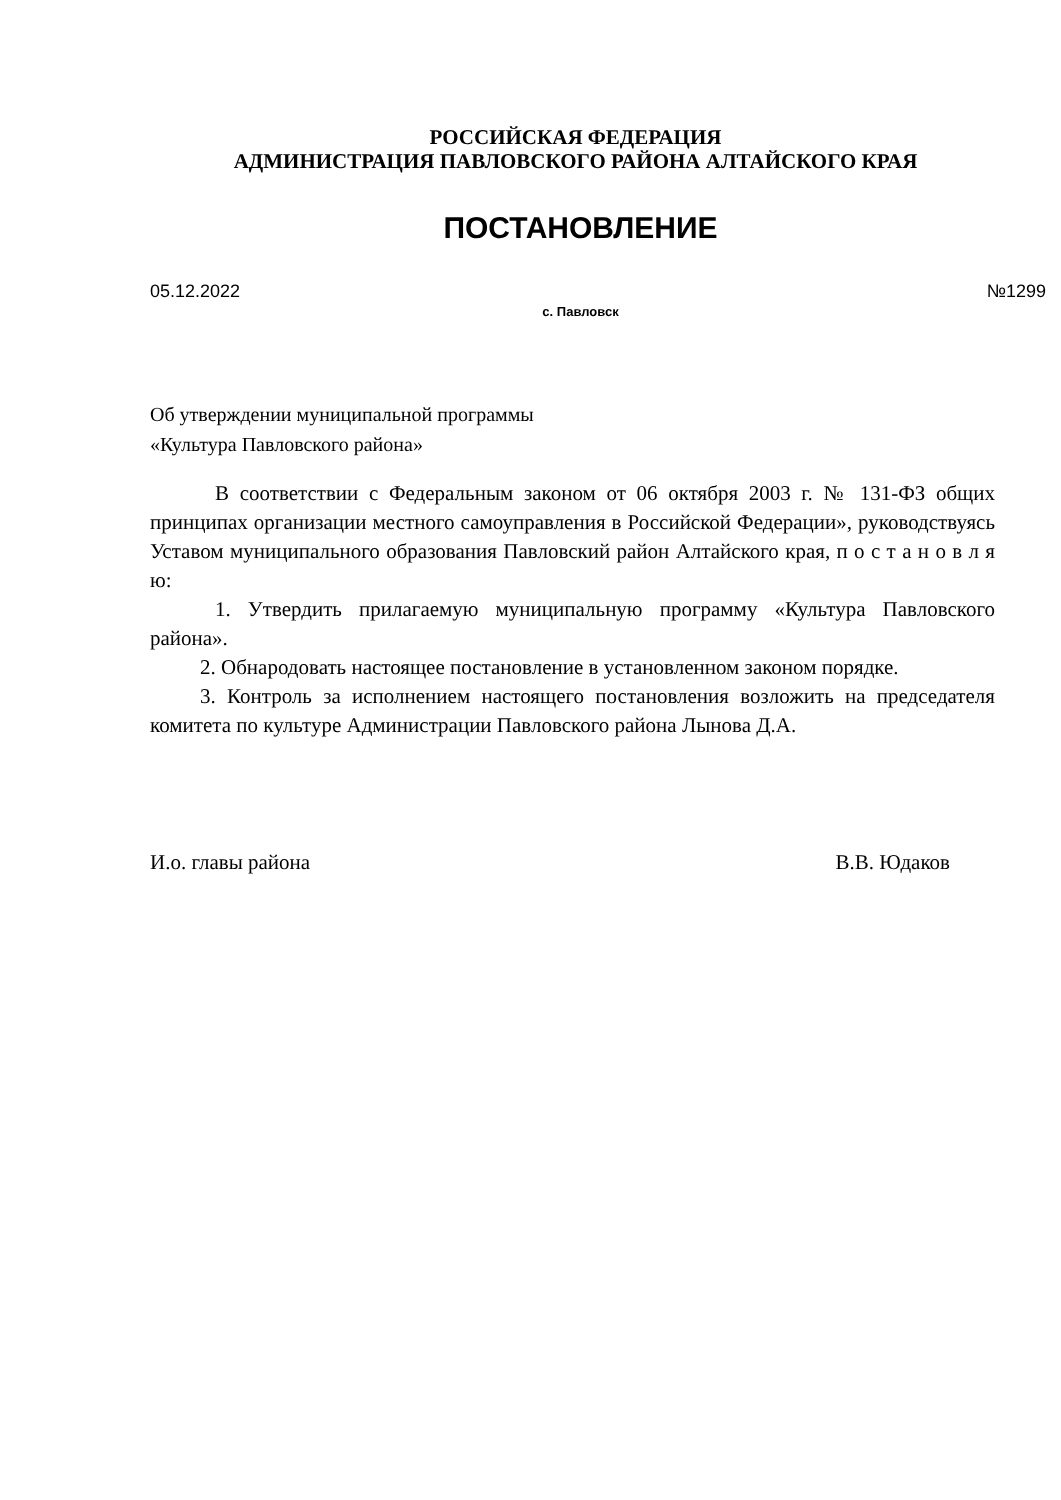РОССИЙСКАЯ ФЕДЕРАЦИЯ
АДМИНИСТРАЦИЯ ПАВЛОВСКОГО РАЙОНА АЛТАЙСКОГО КРАЯ
ПОСТАНОВЛЕНИЕ
05.12.2022 №1299
с. Павловск
Об утверждении муниципальной программы «Культура Павловского района»
В соответствии с Федеральным законом от 06 октября 2003 г. № 131-ФЗ общих принципах организации местного самоуправления в Российской Федерации», руководствуясь Уставом муниципального образования Павловский район Алтайского края, п о с т а н о в л я ю:
1. Утвердить прилагаемую муниципальную программу «Культура Павловского района».
2. Обнародовать настоящее постановление в установленном законом порядке.
3. Контроль за исполнением настоящего постановления возложить на председателя комитета по культуре Администрации Павловского района Лынова Д.А.
И.о. главы района В.В. Юдаков